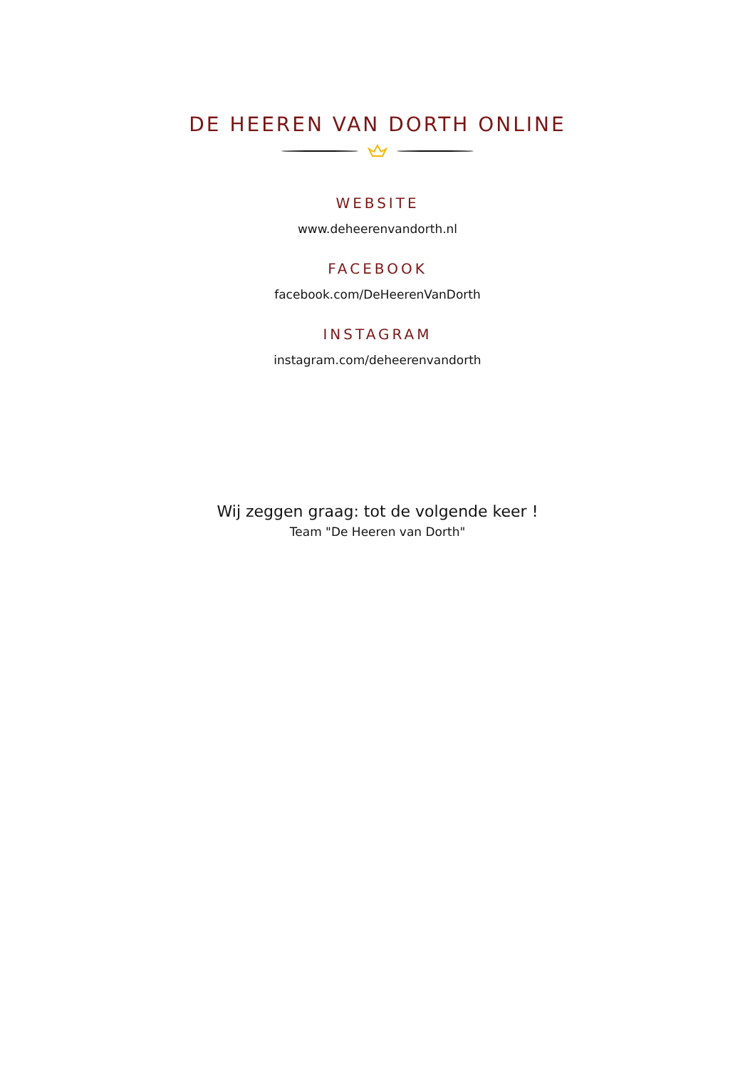DE HEEREN VAN DORTH ONLINE
WEBSITE
www.deheerenvandorth.nl
FACEBOOK
facebook.com/DeHeerenVanDorth
INSTAGRAM
instagram.com/deheerenvandorth
Wij zeggen graag: tot de volgende keer !
Team "De Heeren van Dorth"